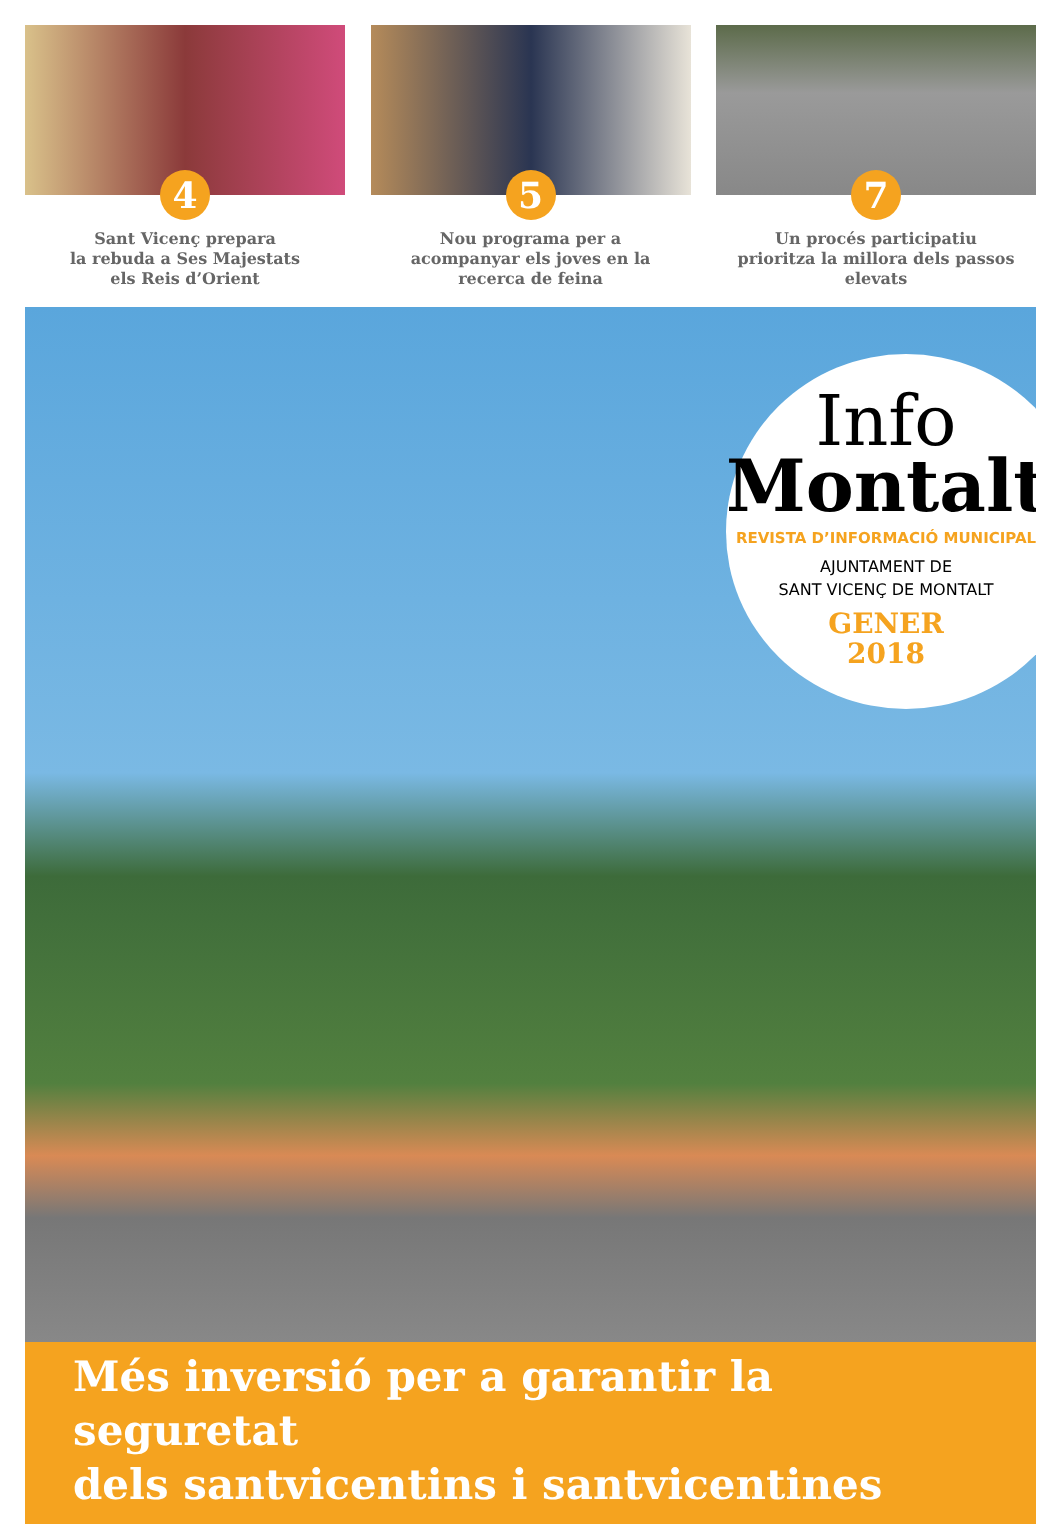4
Sant Vicenç prepara
la rebuda a Ses Majestats
els Reis d’Orient
5
Nou programa per a
acompanyar els joves en la
recerca de feina
7
Un procés participatiu
prioritza la millora dels passos
elevats
Info
Montalt
REVISTA D’INFORMACIÓ MUNICIPAL
AJUNTAMENT DE
SANT VICENÇ DE MONTALT
GENER
2018
Més inversió per a garantir la seguretat
dels santvicentins i santvicentines